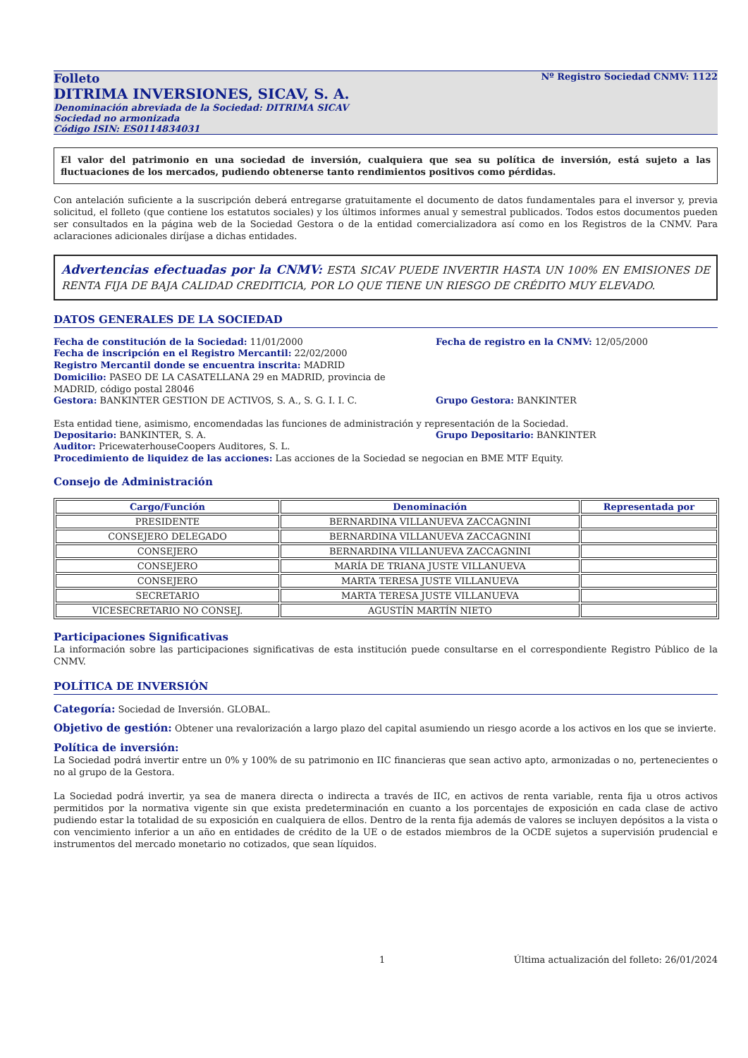Folleto Nº Registro Sociedad CNMV: 1122
DITRIMA INVERSIONES, SICAV, S. A.
Denominación abreviada de la Sociedad: DITRIMA SICAV
Sociedad no armonizada
Código ISIN: ES0114834031
El valor del patrimonio en una sociedad de inversión, cualquiera que sea su política de inversión, está sujeto a las fluctuaciones de los mercados, pudiendo obtenerse tanto rendimientos positivos como pérdidas.
Con antelación suficiente a la suscripción deberá entregarse gratuitamente el documento de datos fundamentales para el inversor y, previa solicitud, el folleto (que contiene los estatutos sociales) y los últimos informes anual y semestral publicados. Todos estos documentos pueden ser consultados en la página web de la Sociedad Gestora o de la entidad comercializadora así como en los Registros de la CNMV. Para aclaraciones adicionales diríjase a dichas entidades.
Advertencias efectuadas por la CNMV: ESTA SICAV PUEDE INVERTIR HASTA UN 100% EN EMISIONES DE RENTA FIJA DE BAJA CALIDAD CREDITICIA, POR LO QUE TIENE UN RIESGO DE CRÉDITO MUY ELEVADO.
DATOS GENERALES DE LA SOCIEDAD
Fecha de constitución de la Sociedad: 11/01/2000 Fecha de registro en la CNMV: 12/05/2000
Fecha de inscripción en el Registro Mercantil: 22/02/2000
Registro Mercantil donde se encuentra inscrita: MADRID
Domicilio: PASEO DE LA CASATELLANA 29 en MADRID, provincia de MADRID, código postal 28046
Gestora: BANKINTER GESTION DE ACTIVOS, S. A., S. G. I. I. C. Grupo Gestora: BANKINTER
Esta entidad tiene, asimismo, encomendadas las funciones de administración y representación de la Sociedad.
Depositario: BANKINTER, S. A. Grupo Depositario: BANKINTER
Auditor: PricewaterhouseCoopers Auditores, S. L.
Procedimiento de liquidez de las acciones: Las acciones de la Sociedad se negocian en BME MTF Equity.
Consejo de Administración
| Cargo/Función | Denominación | Representada por |
| --- | --- | --- |
| PRESIDENTE | BERNARDINA VILLANUEVA ZACCAGNINI | |
| CONSEJERO DELEGADO | BERNARDINA VILLANUEVA ZACCAGNINI | |
| CONSEJERO | BERNARDINA VILLANUEVA ZACCAGNINI | |
| CONSEJERO | MARÍA DE TRIANA JUSTE VILLANUEVA | |
| CONSEJERO | MARTA TERESA JUSTE VILLANUEVA | |
| SECRETARIO | MARTA TERESA JUSTE VILLANUEVA | |
| VICESECRETARIO NO CONSEJ. | AGUSTÍN MARTÍN NIETO | |
Participaciones Significativas
La información sobre las participaciones significativas de esta institución puede consultarse en el correspondiente Registro Público de la CNMV.
POLÍTICA DE INVERSIÓN
Categoría: Sociedad de Inversión. GLOBAL.
Objetivo de gestión: Obtener una revalorización a largo plazo del capital asumiendo un riesgo acorde a los activos en los que se invierte.
Política de inversión:
La Sociedad podrá invertir entre un 0% y 100% de su patrimonio en IIC financieras que sean activo apto, armonizadas o no, pertenecientes o no al grupo de la Gestora.
La Sociedad podrá invertir, ya sea de manera directa o indirecta a través de IIC, en activos de renta variable, renta fija u otros activos permitidos por la normativa vigente sin que exista predeterminación en cuanto a los porcentajes de exposición en cada clase de activo pudiendo estar la totalidad de su exposición en cualquiera de ellos. Dentro de la renta fija además de valores se incluyen depósitos a la vista o con vencimiento inferior a un año en entidades de crédito de la UE o de estados miembros de la OCDE sujetos a supervisión prudencial e instrumentos del mercado monetario no cotizados, que sean líquidos.
1 Última actualización del folleto: 26/01/2024